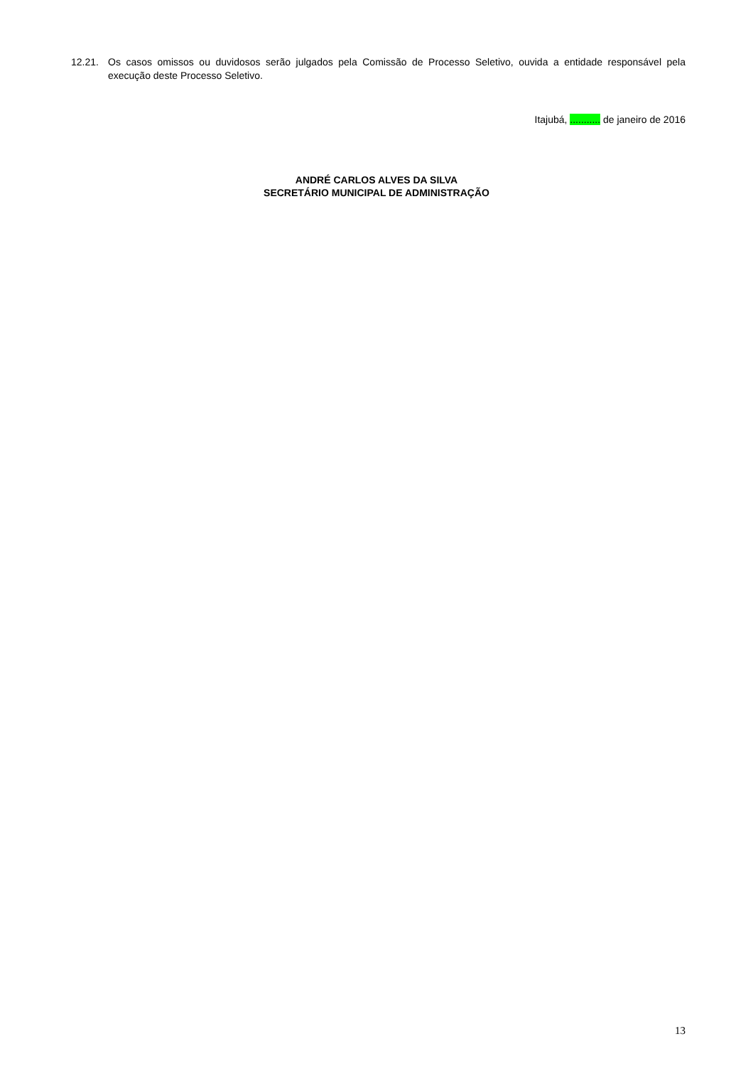12.21. Os casos omissos ou duvidosos serão julgados pela Comissão de Processo Seletivo, ouvida a entidade responsável pela execução deste Processo Seletivo.
Itajubá, ........... de janeiro de 2016
ANDRÉ CARLOS ALVES DA SILVA
SECRETÁRIO MUNICIPAL DE ADMINISTRAÇÃO
13